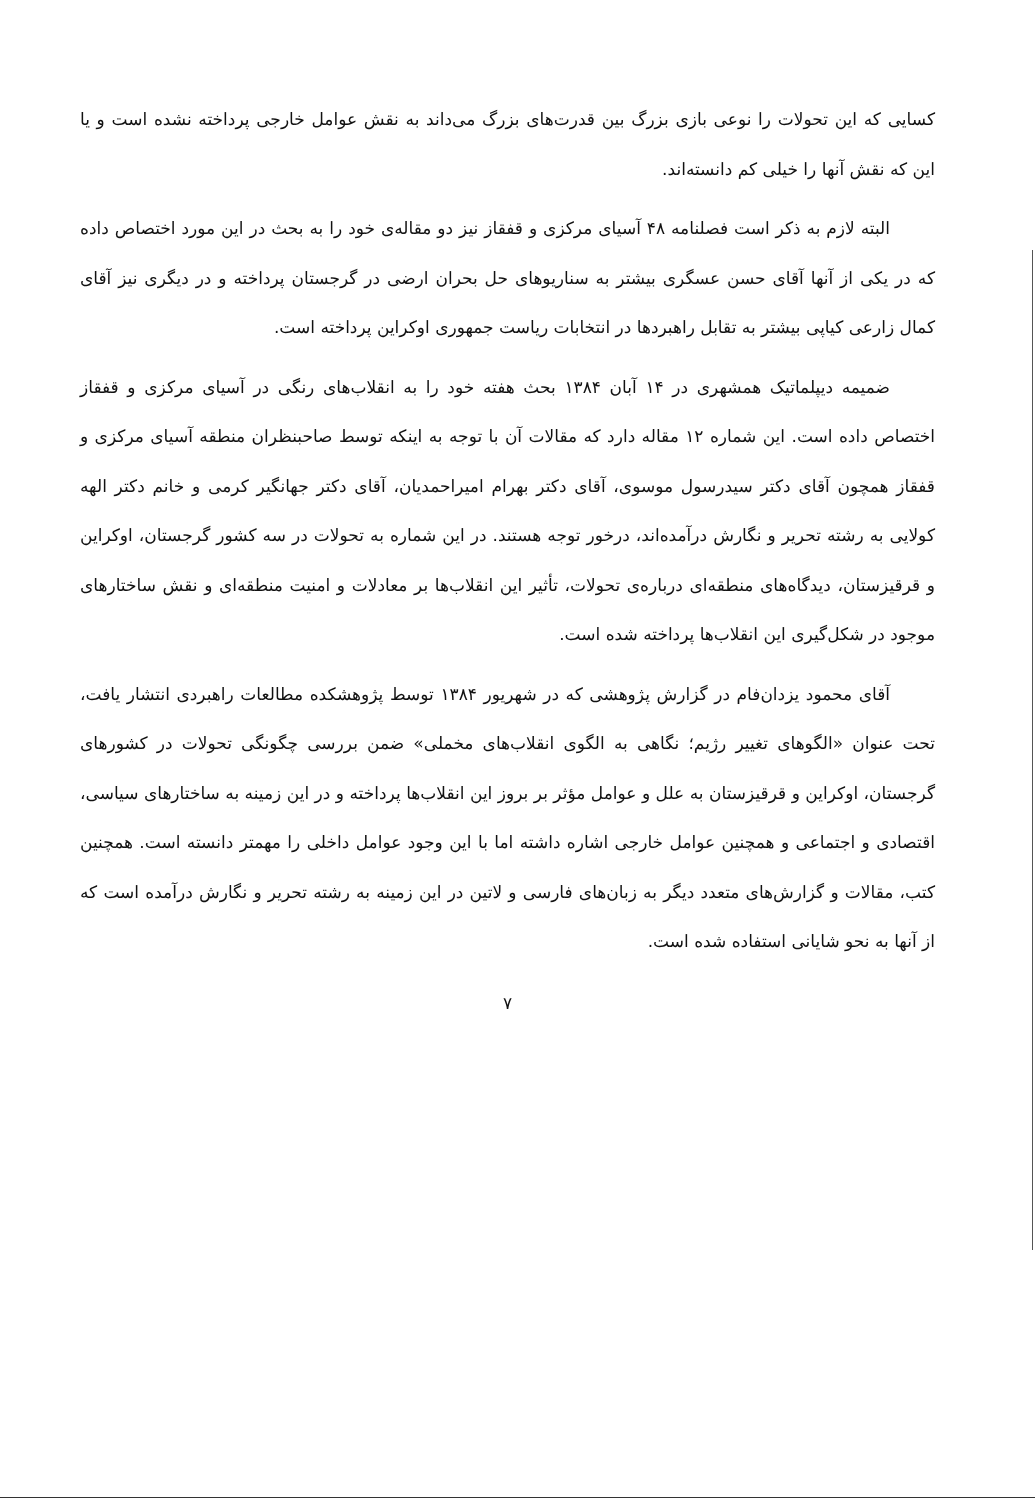کسایی که این تحولات را نوعی بازی بزرگ بین قدرت‌های بزرگ می‌داند به نقش عوامل خارجی پرداخته نشده است و یا این که نقش آنها را خیلی کم دانسته‌اند.
البته لازم به ذکر است فصلنامه ۴۸ آسیای مرکزی و قفقاز نیز دو مقاله‌ی خود را به بحث در این مورد اختصاص داده که در یکی از آنها آقای حسن عسگری بیشتر به سناریوهای حل بحران ارضی در گرجستان پرداخته و در دیگری نیز آقای کمال زارعی کیاپی بیشتر به تقابل راهبردها در انتخابات ریاست جمهوری اوکراین پرداخته است.
ضمیمه دیپلماتیک همشهری در ۱۴ آبان ۱۳۸۴ بحث هفته خود را به انقلاب‌های رنگی در آسیای مرکزی و قفقاز اختصاص داده است. این شماره ۱۲ مقاله دارد که مقالات آن با توجه به اینکه توسط صاحبنظران منطقه آسیای مرکزی و قفقاز همچون آقای دکتر سیدرسول موسوی، آقای دکتر بهرام امیراحمدیان، آقای دکتر جهانگیر کرمی و خانم دکتر الهه کولایی به رشته تحریر و نگارش درآمده‌اند، درخور توجه هستند. در این شماره به تحولات در سه کشور گرجستان، اوکراین و قرقیزستان، دیدگاه‌های منطقه‌ای درباره‌ی تحولات، تأثیر این انقلاب‌ها بر معادلات و امنیت منطقه‌ای و نقش ساختارهای موجود در شکل‌گیری این انقلاب‌ها پرداخته شده است.
آقای محمود یزدان‌فام در گزارش پژوهشی که در شهریور ۱۳۸۴ توسط پژوهشکده مطالعات راهبردی انتشار یافت، تحت عنوان «الگوهای تغییر رژیم؛ نگاهی به الگوی انقلاب‌های مخملی» ضمن بررسی چگونگی تحولات در کشورهای گرجستان، اوکراین و قرقیزستان به علل و عوامل مؤثر بر بروز این انقلاب‌ها پرداخته و در این زمینه به ساختارهای سیاسی، اقتصادی و اجتماعی و همچنین عوامل خارجی اشاره داشته اما با این وجود عوامل داخلی را مهمتر دانسته است. همچنین کتب، مقالات و گزارش‌های متعدد دیگر به زبان‌های فارسی و لاتین در این زمینه به رشته تحریر و نگارش درآمده است که از آنها به نحو شایانی استفاده شده است.
۷